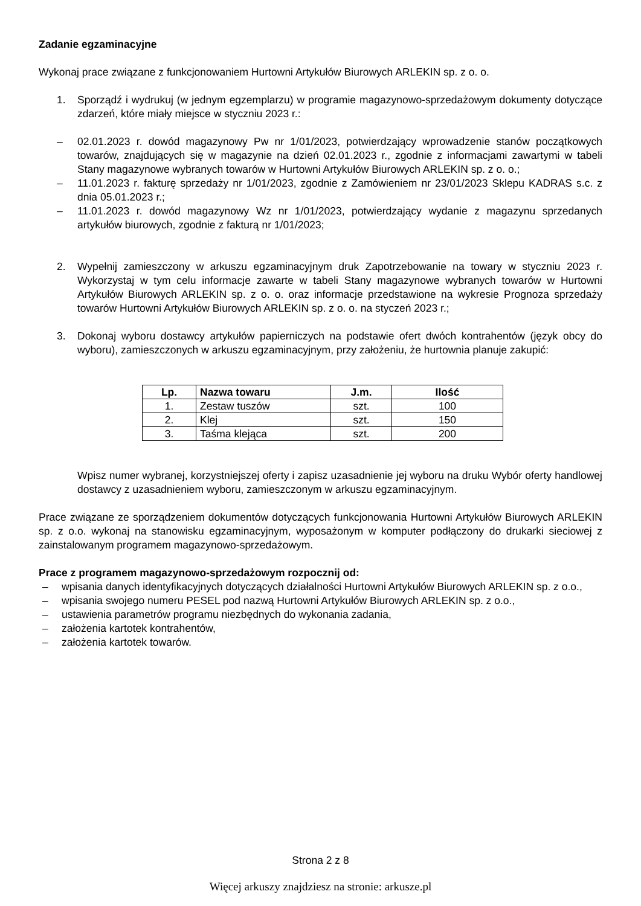Zadanie egzaminacyjne
Wykonaj prace związane z funkcjonowaniem Hurtowni Artykułów Biurowych ARLEKIN sp. z o. o.
1. Sporządź i wydrukuj (w jednym egzemplarzu) w programie magazynowo-sprzedażowym dokumenty dotyczące zdarzeń, które miały miejsce w styczniu 2023 r.:
– 02.01.2023 r. dowód magazynowy Pw nr 1/01/2023, potwierdzający wprowadzenie stanów początkowych towarów, znajdujących się w magazynie na dzień 02.01.2023 r., zgodnie z informacjami zawartymi w tabeli Stany magazynowe wybranych towarów w Hurtowni Artykułów Biurowych ARLEKIN sp. z o. o.;
– 11.01.2023 r. fakturę sprzedaży nr 1/01/2023, zgodnie z Zamówieniem nr 23/01/2023 Sklepu KADRAS s.c. z dnia 05.01.2023 r.;
– 11.01.2023 r. dowód magazynowy Wz nr 1/01/2023, potwierdzający wydanie z magazynu sprzedanych artykułów biurowych, zgodnie z fakturą nr 1/01/2023;
2. Wypełnij zamieszczony w arkuszu egzaminacyjnym druk Zapotrzebowanie na towary w styczniu 2023 r. Wykorzystaj w tym celu informacje zawarte w tabeli Stany magazynowe wybranych towarów w Hurtowni Artykułów Biurowych ARLEKIN sp. z o. o. oraz informacje przedstawione na wykresie Prognoza sprzedaży towarów Hurtowni Artykułów Biurowych ARLEKIN sp. z o. o. na styczeń 2023 r.;
3. Dokonaj wyboru dostawcy artykułów papierniczych na podstawie ofert dwóch kontrahentów (język obcy do wyboru), zamieszczonych w arkuszu egzaminacyjnym, przy założeniu, że hurtownia planuje zakupić:
| Lp. | Nazwa towaru | J.m. | Ilość |
| --- | --- | --- | --- |
| 1. | Zestaw tuszów | szt. | 100 |
| 2. | Klej | szt. | 150 |
| 3. | Taśma klejąca | szt. | 200 |
Wpisz numer wybranej, korzystniejszej oferty i zapisz uzasadnienie jej wyboru na druku Wybór oferty handlowej dostawcy z uzasadnieniem wyboru, zamieszczonym w arkuszu egzaminacyjnym.
Prace związane ze sporządzeniem dokumentów dotyczących funkcjonowania Hurtowni Artykułów Biurowych ARLEKIN sp. z o.o. wykonaj na stanowisku egzaminacyjnym, wyposażonym w komputer podłączony do drukarki sieciowej z zainstalowanym programem magazynowo-sprzedażowym.
Prace z programem magazynowo-sprzedażowym rozpocznij od:
– wpisania danych identyfikacyjnych dotyczących działalności Hurtowni Artykułów Biurowych ARLEKIN sp. z o.o.,
– wpisania swojego numeru PESEL pod nazwą Hurtowni Artykułów Biurowych ARLEKIN sp. z o.o.,
– ustawienia parametrów programu niezbędnych do wykonania zadania,
– założenia kartotek kontrahentów,
– założenia kartotek towarów.
Strona 2 z 8
Więcej arkuszy znajdziesz na stronie: arkusze.pl